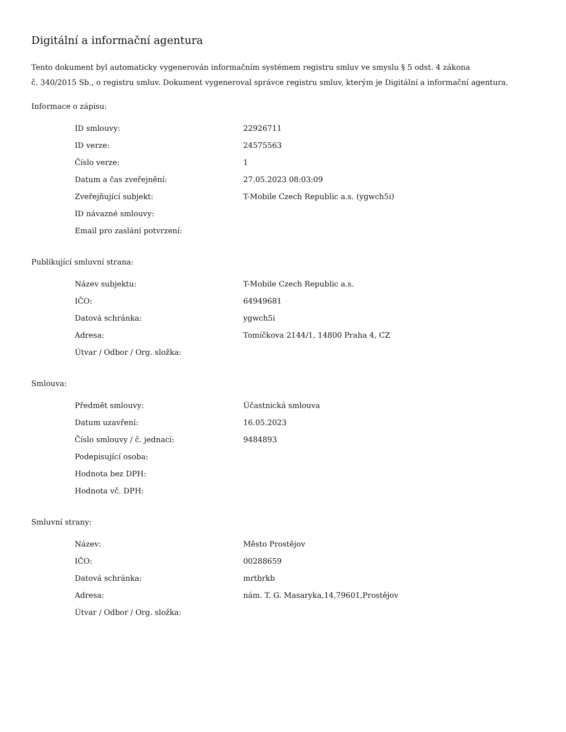Digitální a informační agentura
Tento dokument byl automaticky vygenerován informačním systémem registru smluv ve smyslu § 5 odst. 4 zákona
č. 340/2015 Sb., o registru smluv. Dokument vygeneroval správce registru smluv, kterým je Digitální a informační agentura.
Informace o zápisu:
| ID smlouvy: | 22926711 |
| ID verze: | 24575563 |
| Číslo verze: | 1 |
| Datum a čas zveřejnění: | 27.05.2023 08:03:09 |
| Zveřejňující subjekt: | T-Mobile Czech Republic a.s. (ygwch5i) |
| ID návazné smlouvy: | |
| Email pro zaslání potvrzení: | |
Publikující smluvní strana:
| Název subjektu: | T-Mobile Czech Republic a.s. |
| IČO: | 64949681 |
| Datová schránka: | ygwch5i |
| Adresa: | Tomíčkova 2144/1, 14800 Praha 4, CZ |
| Útvar / Odbor / Org. složka: | |
Smlouva:
| Předmět smlouvy: | Účastnická smlouva |
| Datum uzavření: | 16.05.2023 |
| Číslo smlouvy / č. jednací: | 9484893 |
| Podepisující osoba: | |
| Hodnota bez DPH: | |
| Hodnota vč. DPH: | |
Smluvní strany:
| Název: | Město Prostějov |
| IČO: | 00288659 |
| Datová schránka: | mrtbrkb |
| Adresa: | nám. T. G. Masaryka,14,79601,Prostějov |
| Útvar / Odbor / Org. složka: | |